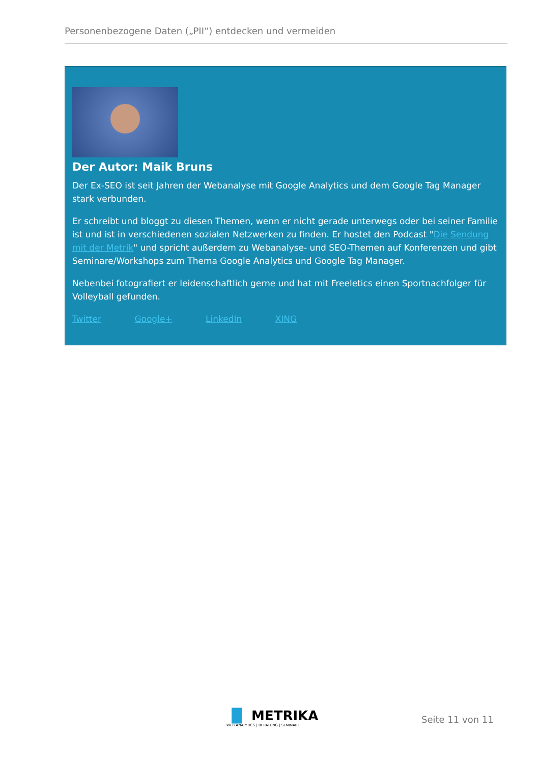Personenbezogene Daten („PII“) entdecken und vermeiden
Der Autor: Maik Bruns
Der Ex-SEO ist seit Jahren der Webanalyse mit Google Analytics und dem Google Tag Manager stark verbunden.
Er schreibt und bloggt zu diesen Themen, wenn er nicht gerade unterwegs oder bei seiner Familie ist und ist in verschiedenen sozialen Netzwerken zu finden. Er hostet den Podcast "Die Sendung mit der Metrik" und spricht außerdem zu Webanalyse- und SEO-Themen auf Konferenzen und gibt Seminare/Workshops zum Thema Google Analytics und Google Tag Manager.
Nebenbei fotografiert er leidenschaftlich gerne und hat mit Freeletics einen Sportnachfolger für Volleyball gefunden.
Twitter Google+ LinkedIn XING
▐▌ METRIKA
WEB ANALYTICS | BERATUNG | SEMINARE
Seite 11 von 11